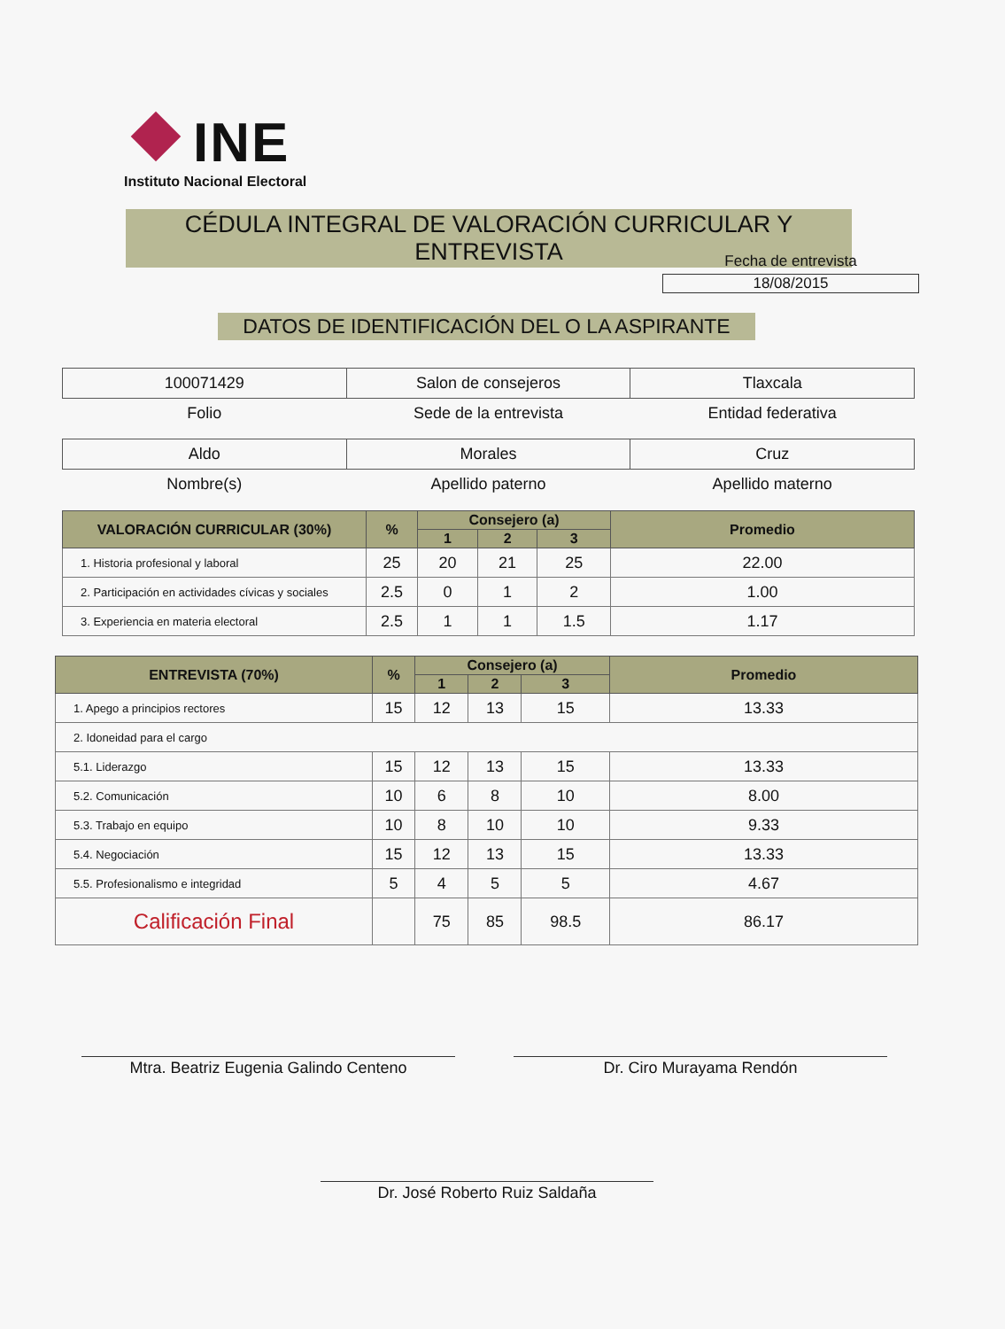INE
Instituto Nacional Electoral
CÉDULA INTEGRAL DE VALORACIÓN CURRICULAR Y ENTREVISTA
Fecha de entrevista
18/08/2015
DATOS DE IDENTIFICACIÓN DEL O LA ASPIRANTE
| 100071429 | Salon de consejeros | Tlaxcala |
| Folio | Sede de la entrevista | Entidad federativa |
| Aldo | Morales | Cruz |
| Nombre(s) | Apellido paterno | Apellido materno |
| VALORACIÓN CURRICULAR (30%) | % | Consejero (a) | | | Promedio |
| --- | --- | --- | --- | --- | --- |
| | | 1 | 2 | 3 | |
| 1. Historia profesional y laboral | 25 | 20 | 21 | 25 | 22.00 |
| 2. Participación en actividades cívicas y sociales | 2.5 | 0 | 1 | 2 | 1.00 |
| 3. Experiencia en materia electoral | 2.5 | 1 | 1 | 1.5 | 1.17 |
| ENTREVISTA (70%) | % | Consejero (a) | | | Promedio |
| --- | --- | --- | --- | --- | --- |
| | | 1 | 2 | 3 | |
| 1. Apego a principios rectores | 15 | 12 | 13 | 15 | 13.33 |
| 2. Idoneidad para el cargo | | | | | |
| 5.1. Liderazgo | 15 | 12 | 13 | 15 | 13.33 |
| 5.2. Comunicación | 10 | 6 | 8 | 10 | 8.00 |
| 5.3. Trabajo en equipo | 10 | 8 | 10 | 10 | 9.33 |
| 5.4. Negociación | 15 | 12 | 13 | 15 | 13.33 |
| 5.5. Profesionalismo e integridad | 5 | 4 | 5 | 5 | 4.67 |
| Calificación Final | | 75 | 85 | 98.5 | 86.17 |
Mtra. Beatriz Eugenia Galindo Centeno Dr. Ciro Murayama Rendón
Dr. José Roberto Ruiz Saldaña